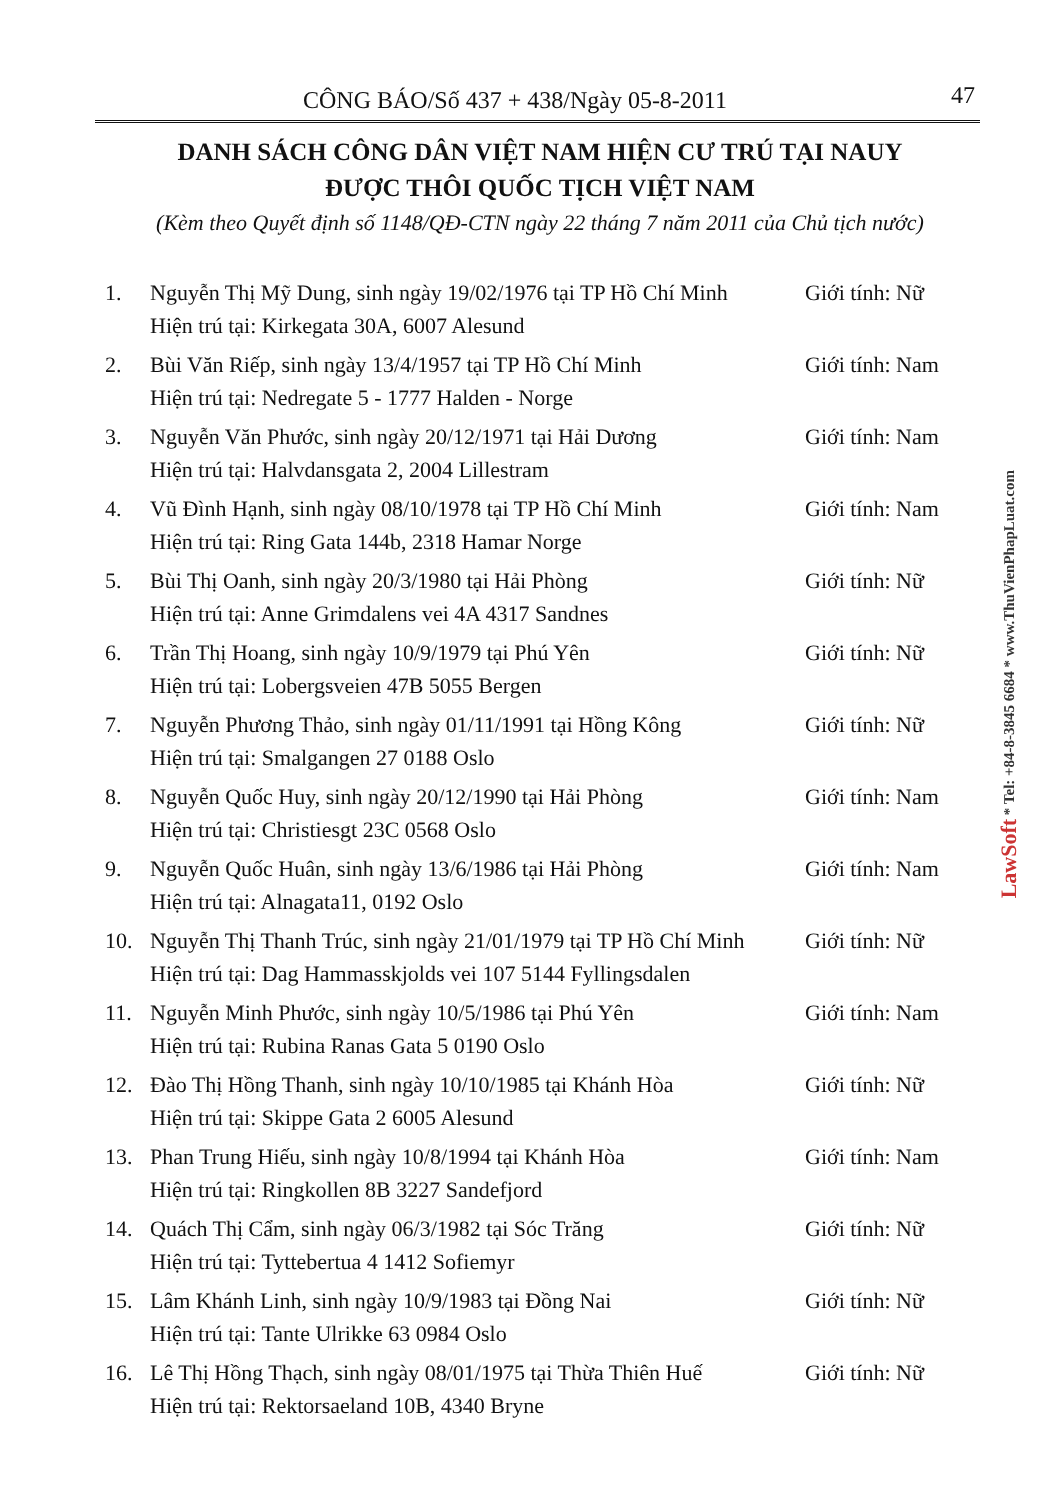CÔNG BÁO/Số 437 + 438/Ngày 05-8-2011 47
DANH SÁCH CÔNG DÂN VIỆT NAM HIỆN CƯ TRÚ TẠI NAUY
ĐƯỢC THÔI QUỐC TỊCH VIỆT NAM
(Kèm theo Quyết định số 1148/QĐ-CTN ngày 22 tháng 7 năm 2011 của Chủ tịch nước)
1. Nguyễn Thị Mỹ Dung, sinh ngày 19/02/1976 tại TP Hồ Chí Minh
Hiện trú tại: Kirkegata 30A, 6007 Alesund
Giới tính: Nữ
2. Bùi Văn Riếp, sinh ngày 13/4/1957 tại TP Hồ Chí Minh
Hiện trú tại: Nedregate 5 - 1777 Halden - Norge
Giới tính: Nam
3. Nguyễn Văn Phước, sinh ngày 20/12/1971 tại Hải Dương
Hiện trú tại: Halvdansgata 2, 2004 Lillestram
Giới tính: Nam
4. Vũ Đình Hạnh, sinh ngày 08/10/1978 tại TP Hồ Chí Minh
Hiện trú tại: Ring Gata 144b, 2318 Hamar Norge
Giới tính: Nam
5. Bùi Thị Oanh, sinh ngày 20/3/1980 tại Hải Phòng
Hiện trú tại: Anne Grimdalens vei 4A 4317 Sandnes
Giới tính: Nữ
6. Trần Thị Hoang, sinh ngày 10/9/1979 tại Phú Yên
Hiện trú tại: Lobergsveien 47B 5055 Bergen
Giới tính: Nữ
7. Nguyễn Phương Thảo, sinh ngày 01/11/1991 tại Hồng Kông
Hiện trú tại: Smalgangen 27 0188 Oslo
Giới tính: Nữ
8. Nguyễn Quốc Huy, sinh ngày 20/12/1990 tại Hải Phòng
Hiện trú tại: Christiesgt 23C 0568 Oslo
Giới tính: Nam
9. Nguyễn Quốc Huân, sinh ngày 13/6/1986 tại Hải Phòng
Hiện trú tại: Alnagata11, 0192 Oslo
Giới tính: Nam
10. Nguyễn Thị Thanh Trúc, sinh ngày 21/01/1979 tại TP Hồ Chí Minh
Hiện trú tại: Dag Hammasskjolds vei 107 5144 Fyllingsdalen
Giới tính: Nữ
11. Nguyễn Minh Phước, sinh ngày 10/5/1986 tại Phú Yên
Hiện trú tại: Rubina Ranas Gata 5 0190 Oslo
Giới tính: Nam
12. Đào Thị Hồng Thanh, sinh ngày 10/10/1985 tại Khánh Hòa
Hiện trú tại: Skippe Gata 2 6005 Alesund
Giới tính: Nữ
13. Phan Trung Hiếu, sinh ngày 10/8/1994 tại Khánh Hòa
Hiện trú tại: Ringkollen 8B 3227 Sandefjord
Giới tính: Nam
14. Quách Thị Cẩm, sinh ngày 06/3/1982 tại Sóc Trăng
Hiện trú tại: Tyttebertua 4 1412 Sofiemyr
Giới tính: Nữ
15. Lâm Khánh Linh, sinh ngày 10/9/1983 tại Đồng Nai
Hiện trú tại: Tante Ulrikke 63 0984 Oslo
Giới tính: Nữ
16. Lê Thị Hồng Thạch, sinh ngày 08/01/1975 tại Thừa Thiên Huế
Hiện trú tại: Rektorsaeland 10B, 4340 Bryne
Giới tính: Nữ
LawSoft * Tel: +84-8-3845 6684 * www.ThuVienPhapLuat.com